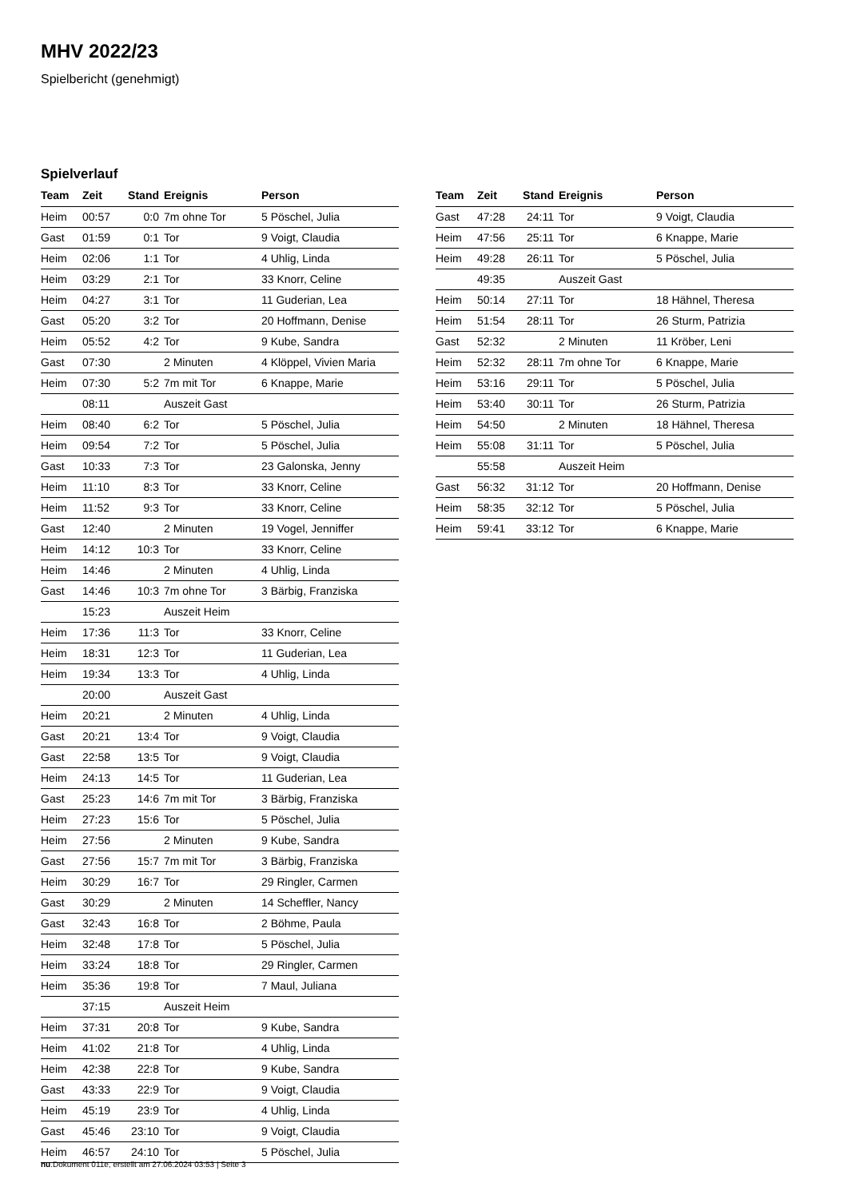MHV 2022/23
Spielbericht (genehmigt)
Spielverlauf
| Team | Zeit | Stand | Ereignis | Person |
| --- | --- | --- | --- | --- |
| Heim | 00:57 | 0:0 | 7m ohne Tor | 5 Pöschel, Julia |
| Gast | 01:59 | 0:1 | Tor | 9 Voigt, Claudia |
| Heim | 02:06 | 1:1 | Tor | 4 Uhlig, Linda |
| Heim | 03:29 | 2:1 | Tor | 33 Knorr, Celine |
| Heim | 04:27 | 3:1 | Tor | 11 Guderian, Lea |
| Gast | 05:20 | 3:2 | Tor | 20 Hoffmann, Denise |
| Heim | 05:52 | 4:2 | Tor | 9 Kube, Sandra |
| Gast | 07:30 | | 2 Minuten | 4 Klöppel, Vivien Maria |
| Heim | 07:30 | 5:2 | 7m mit Tor | 6 Knappe, Marie |
| | 08:11 | | Auszeit Gast | |
| Heim | 08:40 | 6:2 | Tor | 5 Pöschel, Julia |
| Heim | 09:54 | 7:2 | Tor | 5 Pöschel, Julia |
| Gast | 10:33 | 7:3 | Tor | 23 Galonska, Jenny |
| Heim | 11:10 | 8:3 | Tor | 33 Knorr, Celine |
| Heim | 11:52 | 9:3 | Tor | 33 Knorr, Celine |
| Gast | 12:40 | | 2 Minuten | 19 Vogel, Jenniffer |
| Heim | 14:12 | 10:3 | Tor | 33 Knorr, Celine |
| Heim | 14:46 | | 2 Minuten | 4 Uhlig, Linda |
| Gast | 14:46 | 10:3 | 7m ohne Tor | 3 Bärbig, Franziska |
| | 15:23 | | Auszeit Heim | |
| Heim | 17:36 | 11:3 | Tor | 33 Knorr, Celine |
| Heim | 18:31 | 12:3 | Tor | 11 Guderian, Lea |
| Heim | 19:34 | 13:3 | Tor | 4 Uhlig, Linda |
| | 20:00 | | Auszeit Gast | |
| Heim | 20:21 | | 2 Minuten | 4 Uhlig, Linda |
| Gast | 20:21 | 13:4 | Tor | 9 Voigt, Claudia |
| Gast | 22:58 | 13:5 | Tor | 9 Voigt, Claudia |
| Heim | 24:13 | 14:5 | Tor | 11 Guderian, Lea |
| Gast | 25:23 | 14:6 | 7m mit Tor | 3 Bärbig, Franziska |
| Heim | 27:23 | 15:6 | Tor | 5 Pöschel, Julia |
| Heim | 27:56 | | 2 Minuten | 9 Kube, Sandra |
| Gast | 27:56 | 15:7 | 7m mit Tor | 3 Bärbig, Franziska |
| Heim | 30:29 | 16:7 | Tor | 29 Ringler, Carmen |
| Gast | 30:29 | | 2 Minuten | 14 Scheffler, Nancy |
| Gast | 32:43 | 16:8 | Tor | 2 Böhme, Paula |
| Heim | 32:48 | 17:8 | Tor | 5 Pöschel, Julia |
| Heim | 33:24 | 18:8 | Tor | 29 Ringler, Carmen |
| Heim | 35:36 | 19:8 | Tor | 7 Maul, Juliana |
| | 37:15 | | Auszeit Heim | |
| Heim | 37:31 | 20:8 | Tor | 9 Kube, Sandra |
| Heim | 41:02 | 21:8 | Tor | 4 Uhlig, Linda |
| Heim | 42:38 | 22:8 | Tor | 9 Kube, Sandra |
| Gast | 43:33 | 22:9 | Tor | 9 Voigt, Claudia |
| Heim | 45:19 | 23:9 | Tor | 4 Uhlig, Linda |
| Gast | 45:46 | 23:10 | Tor | 9 Voigt, Claudia |
| Heim | 46:57 | 24:10 | Tor | 5 Pöschel, Julia |
| Team | Zeit | Stand | Ereignis | Person |
| --- | --- | --- | --- | --- |
| Gast | 47:28 | 24:11 | Tor | 9 Voigt, Claudia |
| Heim | 47:56 | 25:11 | Tor | 6 Knappe, Marie |
| Heim | 49:28 | 26:11 | Tor | 5 Pöschel, Julia |
| | 49:35 | | Auszeit Gast | |
| Heim | 50:14 | 27:11 | Tor | 18 Hähnel, Theresa |
| Heim | 51:54 | 28:11 | Tor | 26 Sturm, Patrizia |
| Gast | 52:32 | | 2 Minuten | 11 Kröber, Leni |
| Heim | 52:32 | 28:11 | 7m ohne Tor | 6 Knappe, Marie |
| Heim | 53:16 | 29:11 | Tor | 5 Pöschel, Julia |
| Heim | 53:40 | 30:11 | Tor | 26 Sturm, Patrizia |
| Heim | 54:50 | | 2 Minuten | 18 Hähnel, Theresa |
| Heim | 55:08 | 31:11 | Tor | 5 Pöschel, Julia |
| | 55:58 | | Auszeit Heim | |
| Gast | 56:32 | 31:12 | Tor | 20 Hoffmann, Denise |
| Heim | 58:35 | 32:12 | Tor | 5 Pöschel, Julia |
| Heim | 59:41 | 33:12 | Tor | 6 Knappe, Marie |
nu.Dokument 011e, erstellt am 27.06.2024 03:53 | Seite 3